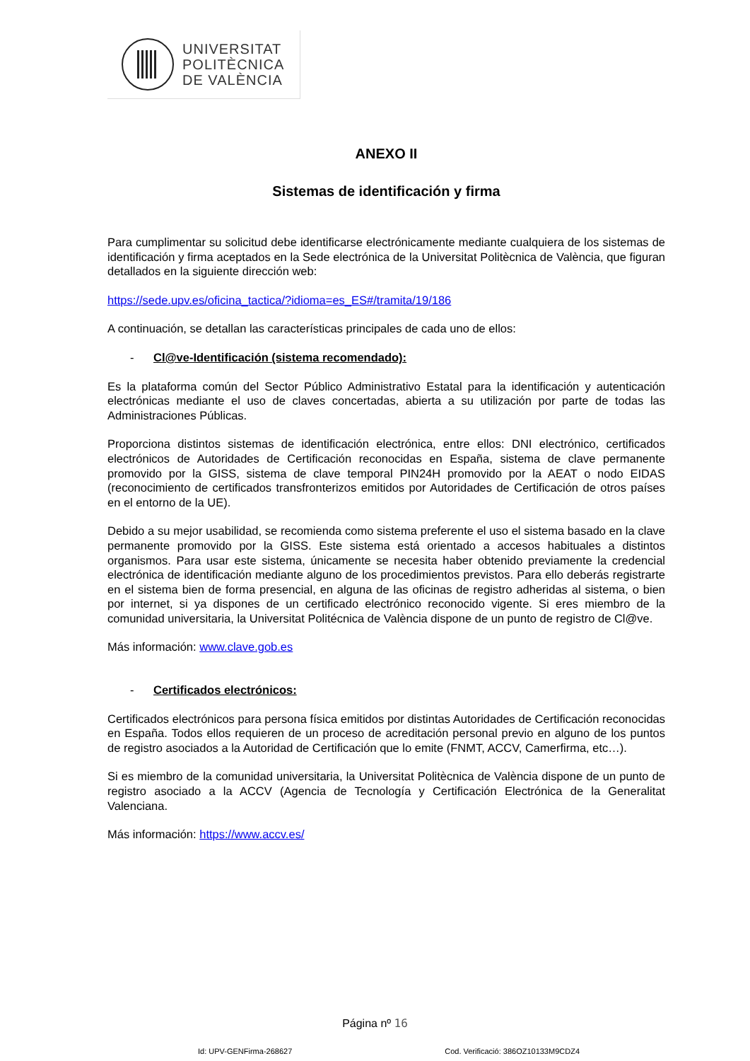UNIVERSITAT
POLITÈCNICA
DE VALÈNCIA
ANEXO II
Sistemas de identificación y firma
Para cumplimentar su solicitud debe identificarse electrónicamente mediante cualquiera de los sistemas de identificación y firma aceptados en la Sede electrónica de la Universitat Politècnica de València, que figuran detallados en la siguiente dirección web:
https://sede.upv.es/oficina_tactica/?idioma=es_ES#/tramita/19/186
A continuación, se detallan las características principales de cada uno de ellos:
- Cl@ve-Identificación (sistema recomendado):
Es la plataforma común del Sector Público Administrativo Estatal para la identificación y autenticación electrónicas mediante el uso de claves concertadas, abierta a su utilización por parte de todas las Administraciones Públicas.
Proporciona distintos sistemas de identificación electrónica, entre ellos: DNI electrónico, certificados electrónicos de Autoridades de Certificación reconocidas en España, sistema de clave permanente promovido por la GISS, sistema de clave temporal PIN24H promovido por la AEAT o nodo EIDAS (reconocimiento de certificados transfronterizos emitidos por Autoridades de Certificación de otros países en el entorno de la UE).
Debido a su mejor usabilidad, se recomienda como sistema preferente el uso el sistema basado en la clave permanente promovido por la GISS. Este sistema está orientado a accesos habituales a distintos organismos. Para usar este sistema, únicamente se necesita haber obtenido previamente la credencial electrónica de identificación mediante alguno de los procedimientos previstos. Para ello deberás registrarte en el sistema bien de forma presencial, en alguna de las oficinas de registro adheridas al sistema, o bien por internet, si ya dispones de un certificado electrónico reconocido vigente. Si eres miembro de la comunidad universitaria, la Universitat Politécnica de València dispone de un punto de registro de Cl@ve.
Más información: www.clave.gob.es
- Certificados electrónicos:
Certificados electrónicos para persona física emitidos por distintas Autoridades de Certificación reconocidas en España. Todos ellos requieren de un proceso de acreditación personal previo en alguno de los puntos de registro asociados a la Autoridad de Certificación que lo emite (FNMT, ACCV, Camerfirma, etc…).
Si es miembro de la comunidad universitaria, la Universitat Politècnica de València dispone de un punto de registro asociado a la ACCV (Agencia de Tecnología y Certificación Electrónica de la Generalitat Valenciana.
Más información: https://www.accv.es/
Página nº 16
Id: UPV-GENFirma-268627 Cod. Verificació: 386OZ10133M9CDZ4